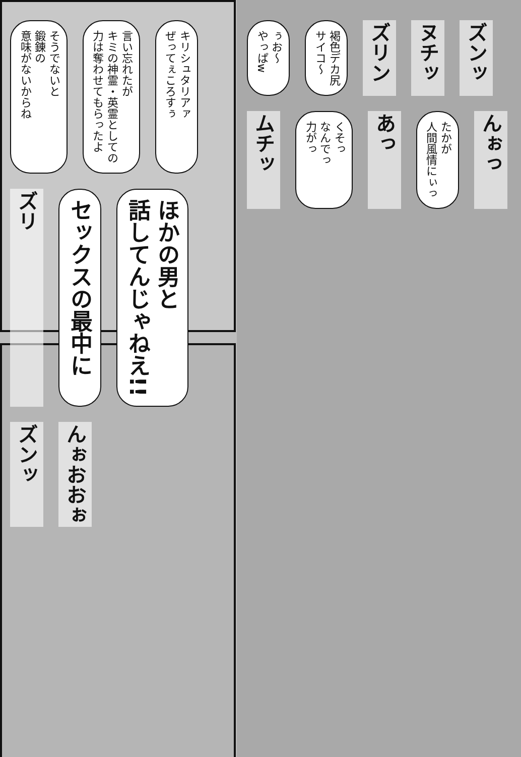そうでないと
鍛錬の
意味がないからね
言い忘れたが
キミの神霊・英霊としての
力は奪わせてもらったよ
キリシュタリアァ
ぜってぇころすぅ
ズリ
セックスの最中に
ほかの男と
話してんじゃねえ!!
ズンッ
んぉおおぉ
ぅお〜
やっぱw
褐色デカ尻
サイコ〜
ズリン
ヌチッ
ズンッ
ムチッ
くそっ
なんでっ
力がっ
あっ
たかが
人間風情にぃっ
んぉっ